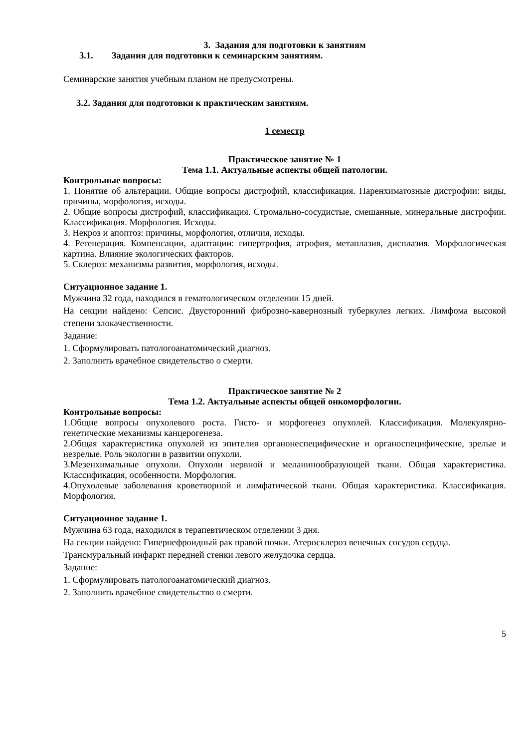3. Задания для подготовки к занятиям
3.1. Задания для подготовки к семинарским занятиям.
Семинарские занятия учебным планом не предусмотрены.
3.2. Задания для подготовки к практическим занятиям.
1 семестр
Практическое занятие № 1
Тема 1.1. Актуальные аспекты общей патологии.
Контрольные вопросы:
1. Понятие об альтерации. Общие вопросы дистрофий, классификация. Паренхиматозные дистрофии: виды, причины, морфология, исходы.
2. Общие вопросы дистрофий, классификация. Стромально-сосудистые, смешанные, минеральные дистрофии. Классификация. Морфология. Исходы.
3. Некроз и апоптоз: причины, морфология, отличия, исходы.
4. Регенерация. Компенсации, адаптации: гипертрофия, атрофия, метаплазия, дисплазия. Морфологическая картина. Влияние экологических факторов.
5. Склероз: механизмы развития, морфология, исходы.
Ситуационное задание 1.
Мужчина 32 года, находился в гематологическом отделении 15 дней.
На секции найдено: Сепсис. Двусторонний фиброзно-кавернозный туберкулез легких. Лимфома высокой степени злокачественности.
Задание:
1. Сформулировать патологоанатомический диагноз.
2. Заполнить врачебное свидетельство о смерти.
Практическое занятие № 2
Тема 1.2. Актуальные аспекты общей онкоморфологии.
Контрольные вопросы:
1.Общие вопросы опухолевого роста. Гисто- и морфогенез опухолей. Классификация. Молекулярно-генетические механизмы канцерогенеза.
2.Общая характеристика опухолей из эпителия органонеспецифические и органоспецифические, зрелые и незрелые. Роль экологии в развитии опухоли.
3.Мезенхимальные опухоли. Опухоли нервной и меланинообразующей ткани. Общая характеристика. Классификация, особенности. Морфология.
4.Опухолевые заболевания кроветворной и лимфатической ткани. Общая характеристика. Классификация. Морфология.
Ситуационное задание 1.
Мужчина 63 года, находился в терапевтическом отделении 3 дня.
На секции найдено: Гипернефроидный рак правой почки. Атеросклероз венечных сосудов сердца. Трансмуральный инфаркт передней стенки левого желудочка сердца.
Задание:
1. Сформулировать патологоанатомический диагноз.
2. Заполнить врачебное свидетельство о смерти.
5